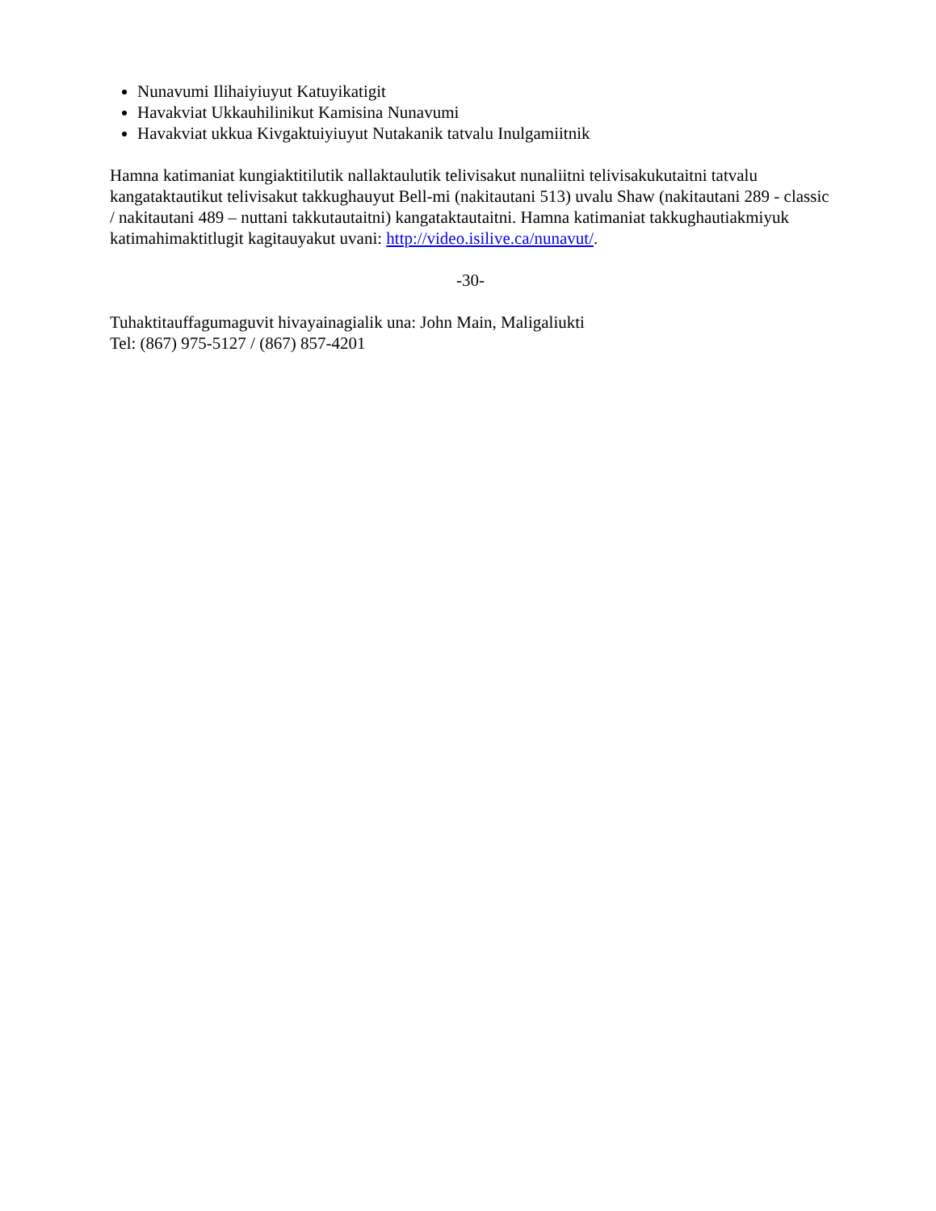Nunavumi Ilihaiyiuyut Katuyikatigit
Havakviat Ukkauhilinikut Kamisina Nunavumi
Havakviat ukkua Kivgaktuiyiuyut Nutakanik tatvalu Inulgamiitnik
Hamna katimaniat kungiaktitilutik nallaktaulutik telivisakut nunaliitni telivisakukutaitni tatvalu kangataktautikut telivisakut takkughauyut Bell-mi (nakitautani 513) uvalu Shaw (nakitautani 289 - classic / nakitautani 489 – nuttani takkutautaitni) kangataktautaitni. Hamna katimaniat takkughautiakmiyuk katimahimaktitlugit kagitauyakut uvani: http://video.isilive.ca/nunavut/.
-30-
Tuhaktitauffagumaguvit hivayainagialik una: John Main, Maligaliukti
Tel: (867) 975-5127 / (867) 857-4201